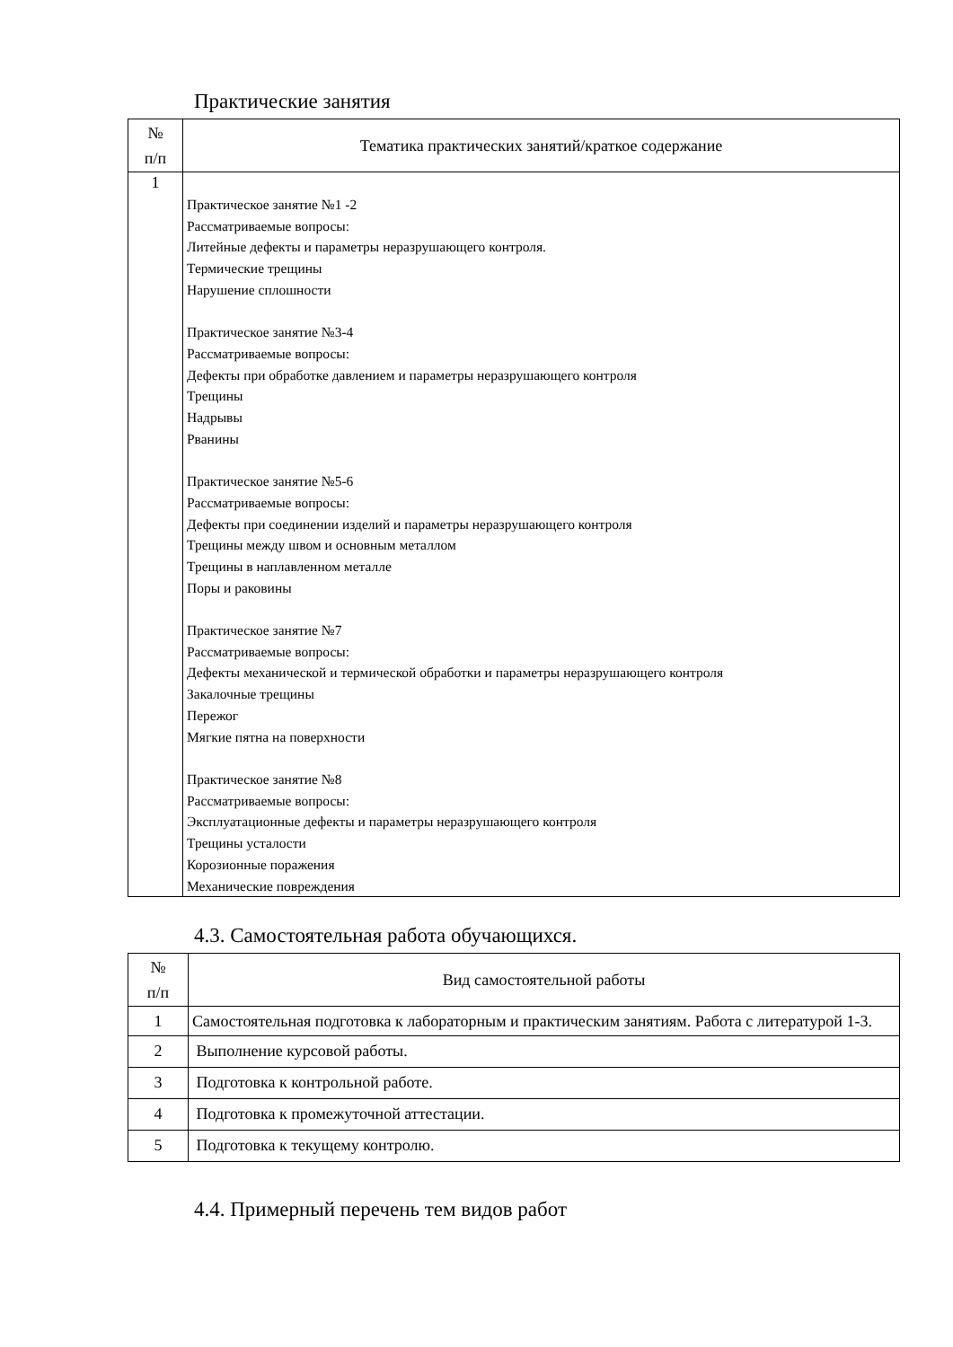Практические занятия
| № п/п | Тематика практических занятий/краткое содержание |
| --- | --- |
| 1 | Практическое занятие №1 -2 Рассматриваемые вопросы: Литейные дефекты и параметры неразрушающего контроля. Термические трещины Нарушение сплошности Практическое занятие №3-4 Рассматриваемые вопросы: Дефекты при обработке давлением и параметры неразрушающего контроля Трещины Надрывы Рванины Практическое занятие №5-6 Рассматриваемые вопросы: Дефекты при соединении изделий и параметры неразрушающего контроля Трещины между швом и основным металлом Трещины в наплавленном металле Поры и раковины Практическое занятие №7 Рассматриваемые вопросы: Дефекты механической и термической обработки и параметры неразрушающего контроля Закалочные трещины Пережог Мягкие пятна на поверхности Практическое занятие №8 Рассматриваемые вопросы: Эксплуатационные дефекты и параметры неразрушающего контроля Трещины усталости Корозионные поражения Механические повреждения |
4.3. Самостоятельная работа обучающихся.
| № п/п | Вид самостоятельной работы |
| --- | --- |
| 1 | Самостоятельная подготовка к лабораторным и практическим занятиям. Работа с литературой 1-3. |
| 2 | Выполнение курсовой работы. |
| 3 | Подготовка к контрольной работе. |
| 4 | Подготовка к промежуточной аттестации. |
| 5 | Подготовка к текущему контролю. |
4.4. Примерный перечень тем видов работ